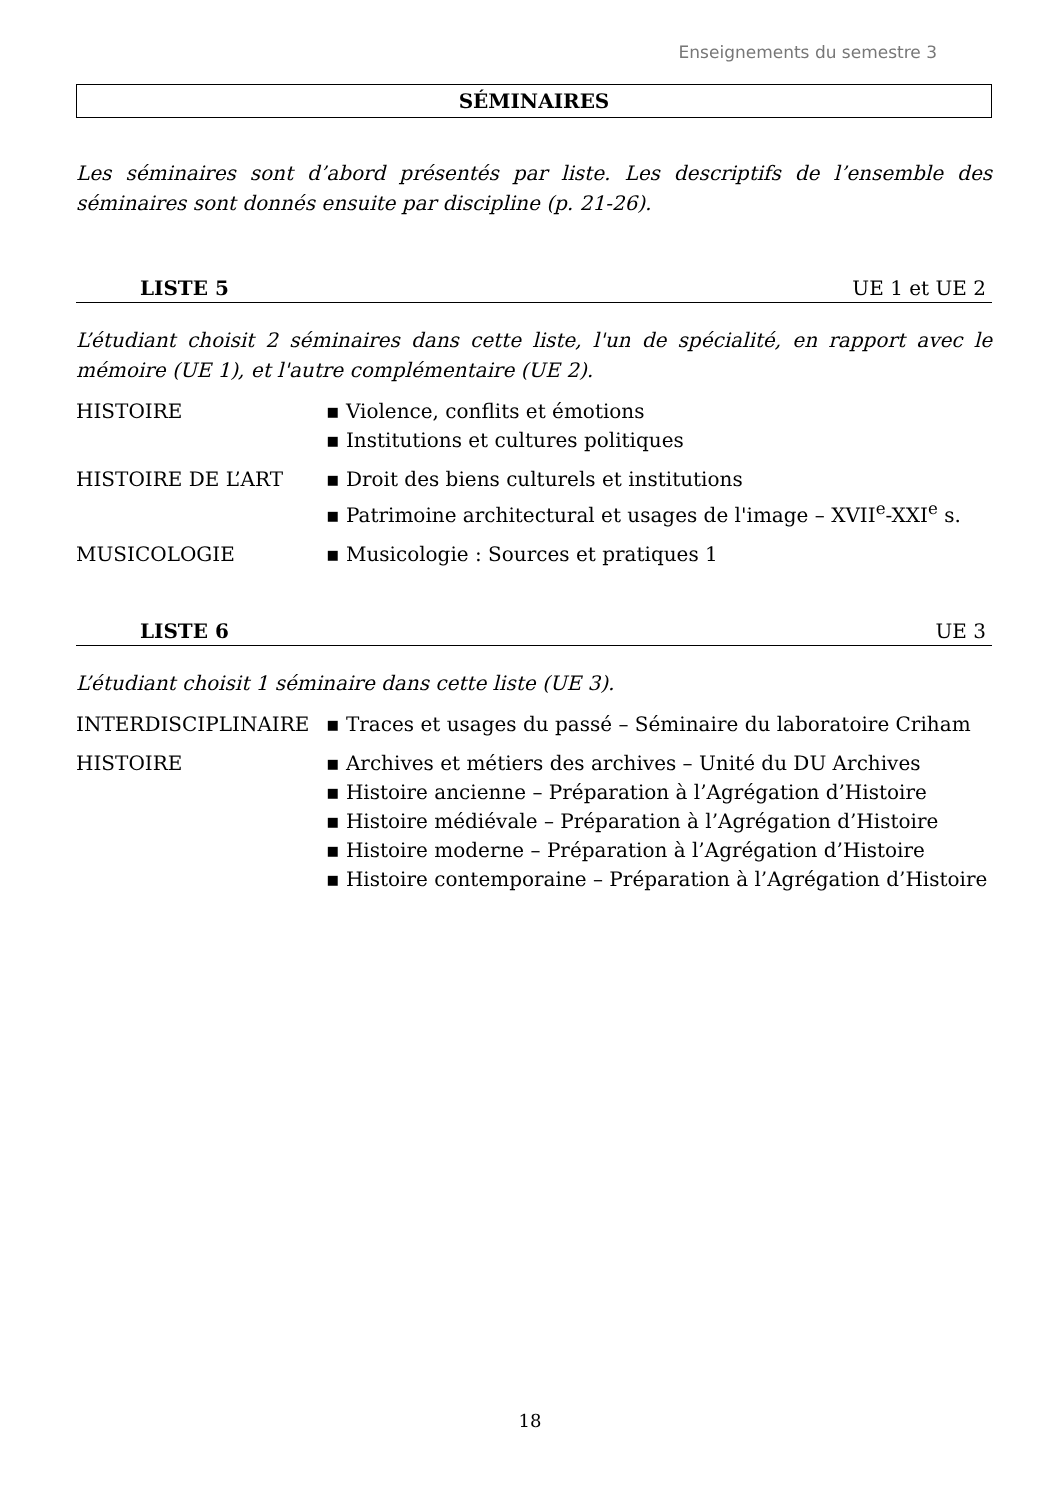Enseignements du semestre 3
SÉMINAIRES
Les séminaires sont d’abord présentés par liste. Les descriptifs de l’ensemble des séminaires sont donnés ensuite par discipline (p. 21-26).
LISTE 5 UE 1 et UE 2
L’étudiant choisit 2 séminaires dans cette liste, l'un de spécialité, en rapport avec le mémoire (UE 1), et l'autre complémentaire (UE 2).
| HISTOIRE | ▪ Violence, conflits et émotions ▪ Institutions et cultures politiques |
| HISTOIRE DE L’ART | ▪ Droit des biens culturels et institutions ▪ Patrimoine architectural et usages de l'image – XVII<sup>e</sup>-XXI<sup>e</sup> s. |
| MUSICOLOGIE | ▪ Musicologie : Sources et pratiques 1 |
LISTE 6 UE 3
L’étudiant choisit 1 séminaire dans cette liste (UE 3).
| INTERDISCIPLINAIRE | ▪ Traces et usages du passé – Séminaire du laboratoire Criham |
| HISTOIRE | ▪ Archives et métiers des archives – Unité du DU Archives ▪ Histoire ancienne – Préparation à l’Agrégation d’Histoire ▪ Histoire médiévale – Préparation à l’Agrégation d’Histoire ▪ Histoire moderne – Préparation à l’Agrégation d’Histoire ▪ Histoire contemporaine – Préparation à l’Agrégation d’Histoire |
18